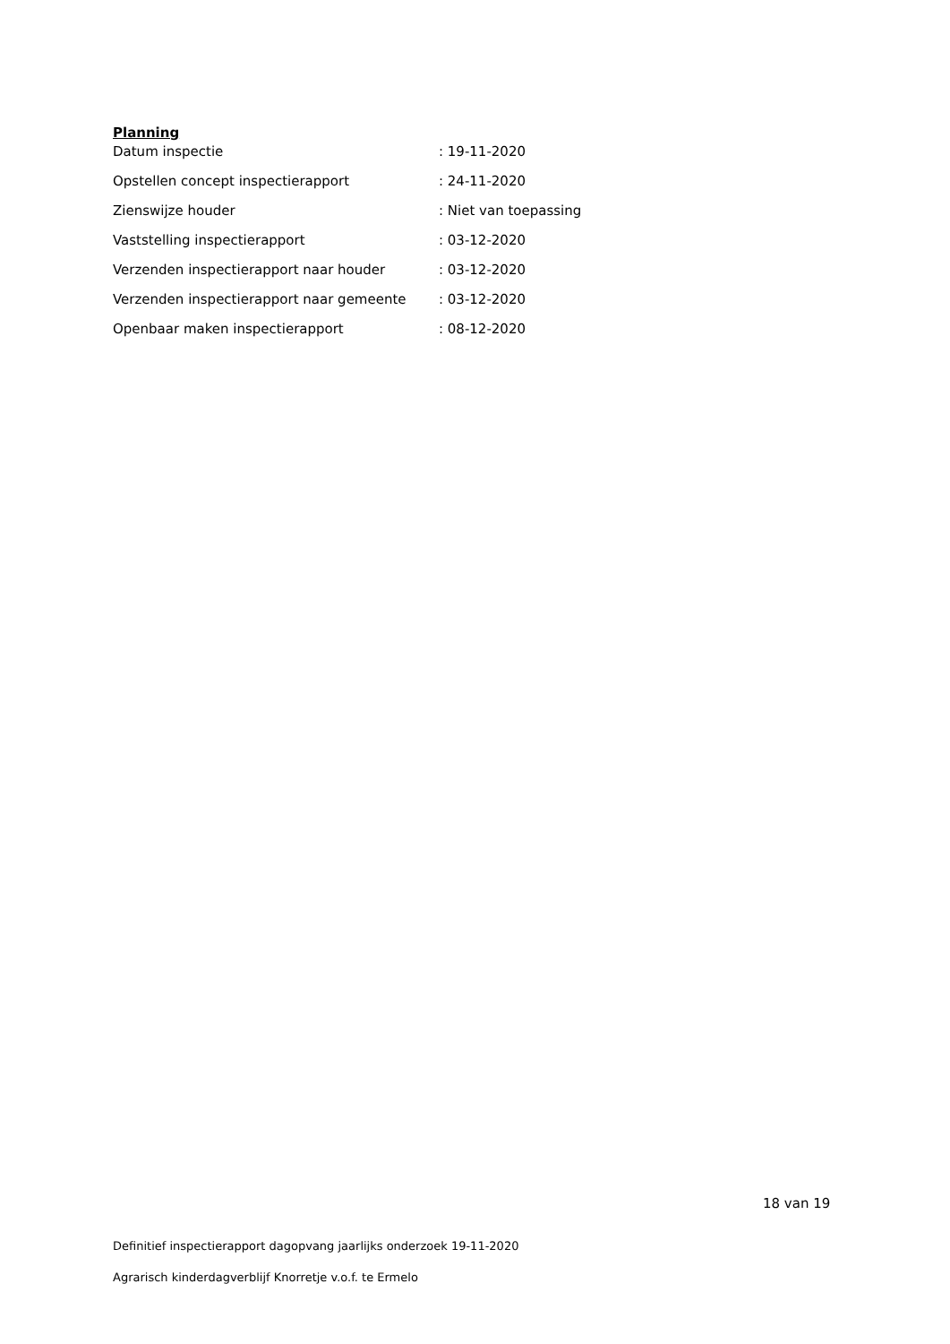Planning
| Datum inspectie | : 19-11-2020 |
| Opstellen concept inspectierapport | : 24-11-2020 |
| Zienswijze houder | : Niet van toepassing |
| Vaststelling inspectierapport | : 03-12-2020 |
| Verzenden inspectierapport naar houder | : 03-12-2020 |
| Verzenden inspectierapport naar gemeente | : 03-12-2020 |
| Openbaar maken inspectierapport | : 08-12-2020 |
18 van 19
Definitief inspectierapport dagopvang jaarlijks onderzoek 19-11-2020
Agrarisch kinderdagverblijf Knorretje v.o.f. te Ermelo